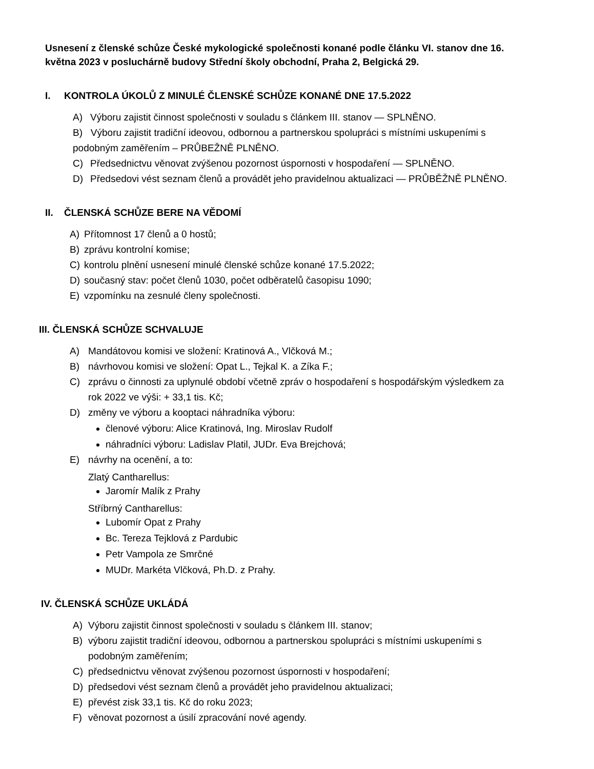Usnesení z členské schůze České mykologické společnosti konané podle článku VI. stanov dne 16. května 2023 v posluchárně budovy Střední školy obchodní, Praha 2, Belgická 29.
I. KONTROLA ÚKOLŮ Z MINULÉ ČLENSKÉ SCHŮZE KONANÉ DNE 17.5.2022
A) Výboru zajistit činnost společnosti v souladu s článkem III. stanov — SPLNĚNO.
B) Výboru zajistit tradiční ideovou, odbornou a partnerskou spolupráci s místními uskupeními s podobným zaměřením – PRŮBEŽNĚ PLNĚNO.
C) Předsednictvu věnovat zvýšenou pozornost úspornosti v hospodaření — SPLNĚNO.
D) Předsedovi vést seznam členů a provádět jeho pravidelnou aktualizaci — PRŮBĚŽNĚ PLNĚNO.
II. ČLENSKÁ SCHŮZE BERE NA VĚDOMÍ
A) Přítomnost 17 členů a 0 hostů;
B) zprávu kontrolní komise;
C) kontrolu plnění usnesení minulé členské schůze konané 17.5.2022;
D) současný stav: počet členů 1030, počet odběratelů časopisu 1090;
E) vzpomínku na zesnulé členy společnosti.
III. ČLENSKÁ SCHŮZE SCHVALUJE
A) Mandátovou komisi ve složení: Kratinová A., Vlčková M.;
B) návrhovou komisi ve složení: Opat L., Tejkal K. a Zíka F.;
C) zprávu o činnosti za uplynulé období včetně zpráv o hospodaření s hospodářským výsledkem za rok 2022 ve výši: + 33,1 tis. Kč;
D) změny ve výboru a kooptaci náhradníka výboru:
členové výboru: Alice Kratinová, Ing. Miroslav Rudolf
náhradníci výboru: Ladislav Platil, JUDr. Eva Brejchová;
E) návrhy na ocenění, a to:
Zlatý Cantharellus:
Jaromír Malík z Prahy
Stříbrný Cantharellus:
Lubomír Opat z Prahy
Bc. Tereza Tejklová z Pardubic
Petr Vampola ze Smrčné
MUDr. Markéta Vlčková, Ph.D. z Prahy.
IV. ČLENSKÁ SCHŮZE UKLÁDÁ
A) Výboru zajistit činnost společnosti v souladu s článkem III. stanov;
B) výboru zajistit tradiční ideovou, odbornou a partnerskou spolupráci s místními uskupeními s podobným zaměřením;
C) předsednictvu věnovat zvýšenou pozornost úspornosti v hospodaření;
D) předsedovi vést seznam členů a provádět jeho pravidelnou aktualizaci;
E) převést zisk 33,1 tis. Kč do roku 2023;
F) věnovat pozornost a úsilí zpracování nové agendy.